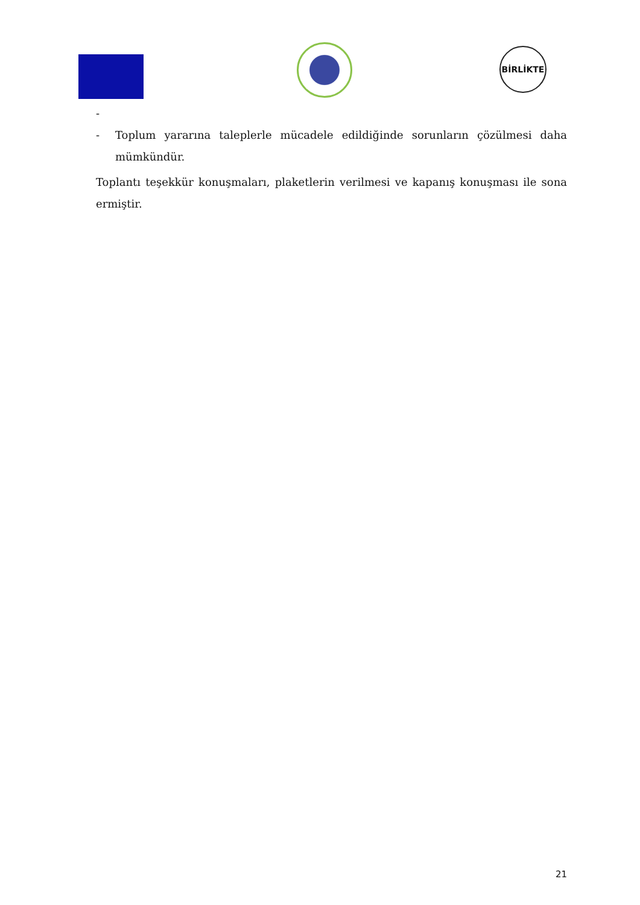BİRLİKTE
-
- Toplum yararına taleplerle mücadele edildiğinde sorunların çözülmesi daha mümkündür.
Toplantı teşekkür konuşmaları, plaketlerin verilmesi ve kapanış konuşması ile sona ermiştir.
21